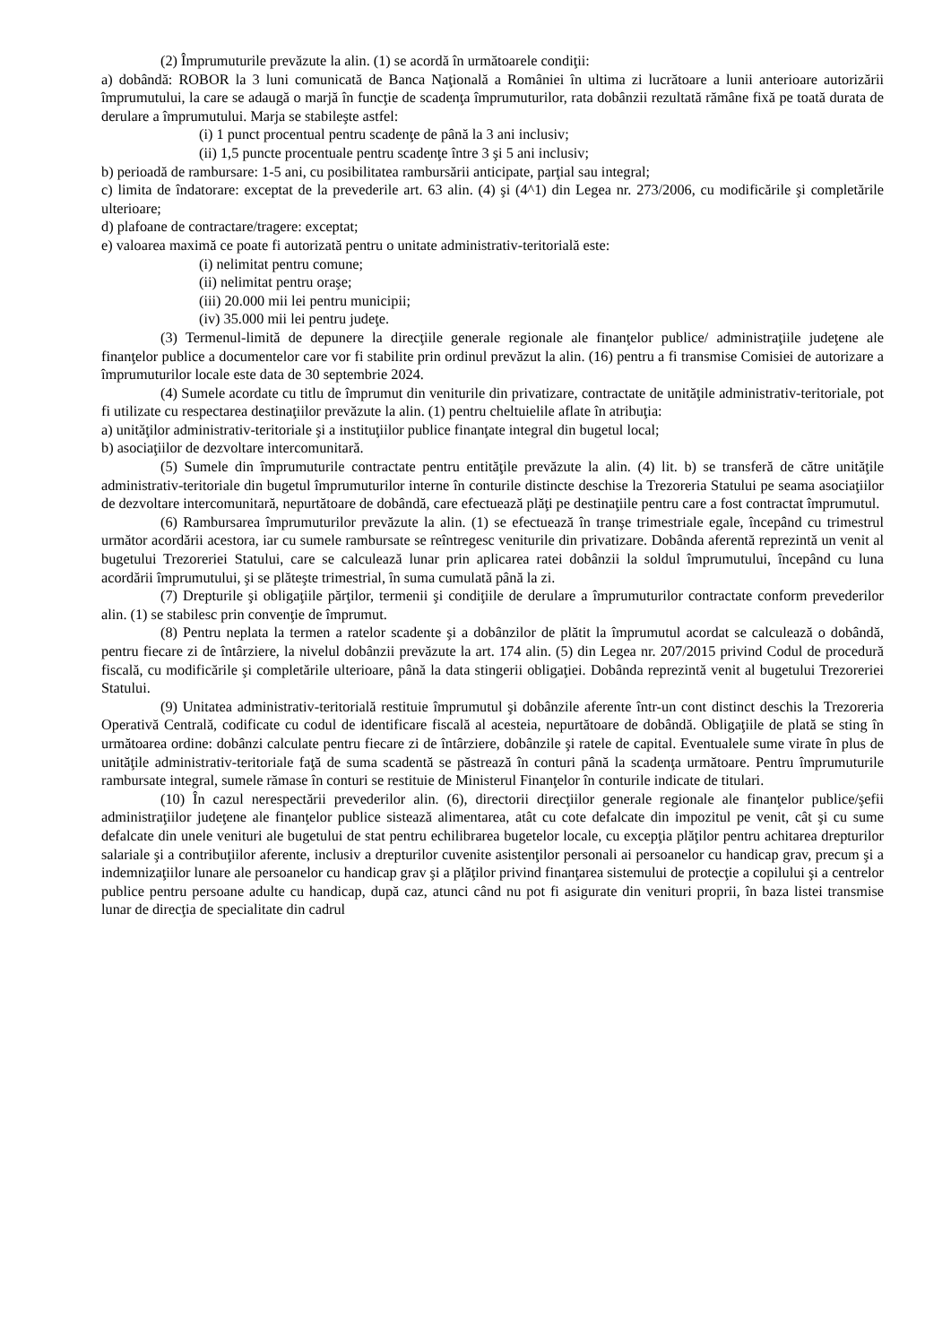(2) Împrumuturile prevăzute la alin. (1) se acordă în următoarele condiţii:
a) dobândă: ROBOR la 3 luni comunicată de Banca Naţională a României în ultima zi lucrătoare a lunii anterioare autorizării împrumutului, la care se adaugă o marjă în funcţie de scadenţa împrumuturilor, rata dobânzii rezultată rămâne fixă pe toată durata de derulare a împrumutului. Marja se stabileşte astfel:
(i) 1 punct procentual pentru scadenţe de până la 3 ani inclusiv;
(ii) 1,5 puncte procentuale pentru scadenţe între 3 şi 5 ani inclusiv;
b) perioadă de rambursare: 1-5 ani, cu posibilitatea rambursării anticipate, parţial sau integral;
c) limita de îndatorare: exceptat de la prevederile art. 63 alin. (4) şi (4^1) din Legea nr. 273/2006, cu modificările şi completările ulterioare;
d) plafoane de contractare/tragere: exceptat;
e) valoarea maximă ce poate fi autorizată pentru o unitate administrativ-teritorială este:
(i) nelimitat pentru comune;
(ii) nelimitat pentru oraşe;
(iii) 20.000 mii lei pentru municipii;
(iv) 35.000 mii lei pentru judeţe.
(3) Termenul-limită de depunere la direcţiile generale regionale ale finanţelor publice/ administraţiile judeţene ale finanţelor publice a documentelor care vor fi stabilite prin ordinul prevăzut la alin. (16) pentru a fi transmise Comisiei de autorizare a împrumuturilor locale este data de 30 septembrie 2024.
(4) Sumele acordate cu titlu de împrumut din veniturile din privatizare, contractate de unităţile administrativ-teritoriale, pot fi utilizate cu respectarea destinaţiilor prevăzute la alin. (1) pentru cheltuielile aflate în atribuţia:
a) unităţilor administrativ-teritoriale şi a instituţiilor publice finanţate integral din bugetul local;
b) asociaţiilor de dezvoltare intercomunitară.
(5) Sumele din împrumuturile contractate pentru entităţile prevăzute la alin. (4) lit. b) se transferă de către unităţile administrativ-teritoriale din bugetul împrumuturilor interne în conturile distincte deschise la Trezoreria Statului pe seama asociaţiilor de dezvoltare intercomunitară, nepurtătoare de dobândă, care efectuează plăţi pe destinaţiile pentru care a fost contractat împrumutul.
(6) Rambursarea împrumuturilor prevăzute la alin. (1) se efectuează în tranşe trimestriale egale, începând cu trimestrul următor acordării acestora, iar cu sumele rambursate se reîntregesc veniturile din privatizare. Dobânda aferentă reprezintă un venit al bugetului Trezoreriei Statului, care se calculează lunar prin aplicarea ratei dobânzii la soldul împrumutului, începând cu luna acordării împrumutului, şi se plăteşte trimestrial, în suma cumulată până la zi.
(7) Drepturile şi obligaţiile părţilor, termenii şi condiţiile de derulare a împrumuturilor contractate conform prevederilor alin. (1) se stabilesc prin convenţie de împrumut.
(8) Pentru neplata la termen a ratelor scadente şi a dobânzilor de plătit la împrumutul acordat se calculează o dobândă, pentru fiecare zi de întârziere, la nivelul dobânzii prevăzute la art. 174 alin. (5) din Legea nr. 207/2015 privind Codul de procedură fiscală, cu modificările şi completările ulterioare, până la data stingerii obligaţiei. Dobânda reprezintă venit al bugetului Trezoreriei Statului.
(9) Unitatea administrativ-teritorială restituie împrumutul şi dobânzile aferente într-un cont distinct deschis la Trezoreria Operativă Centrală, codificate cu codul de identificare fiscală al acesteia, nepurtătoare de dobândă. Obligaţiile de plată se sting în următoarea ordine: dobânzi calculate pentru fiecare zi de întârziere, dobânzile şi ratele de capital. Eventualele sume virate în plus de unităţile administrativ-teritoriale faţă de suma scadentă se păstrează în conturi până la scadenţa următoare. Pentru împrumuturile rambursate integral, sumele rămase în conturi se restituie de Ministerul Finanţelor în conturile indicate de titulari.
(10) În cazul nerespectării prevederilor alin. (6), directorii direcţiilor generale regionale ale finanţelor publice/şefii administraţiilor judeţene ale finanţelor publice sistează alimentarea, atât cu cote defalcate din impozitul pe venit, cât şi cu sume defalcate din unele venituri ale bugetului de stat pentru echilibrarea bugetelor locale, cu excepţia plăţilor pentru achitarea drepturilor salariale şi a contribuţiilor aferente, inclusiv a drepturilor cuvenite asistenţilor personali ai persoanelor cu handicap grav, precum şi a indemnizaţiilor lunare ale persoanelor cu handicap grav şi a plăţilor privind finanţarea sistemului de protecţie a copilului şi a centrelor publice pentru persoane adulte cu handicap, după caz, atunci când nu pot fi asigurate din venituri proprii, în baza listei transmise lunar de direcţia de specialitate din cadrul